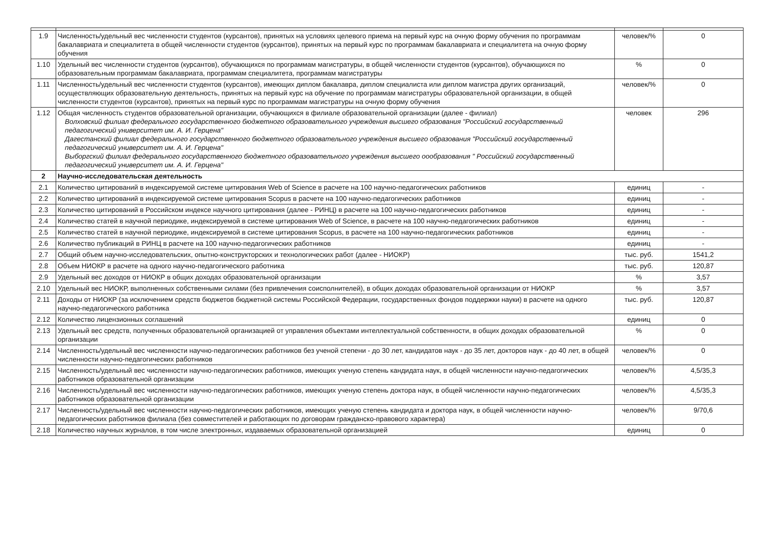| 1.9 | Численность/удельный вес численности студентов (курсантов), принятых на условиях целевого приема на первый курс на очную форму обучения по программам бакалавриата и специалитета в общей численности студентов (курсантов), принятых на первый курс по программам бакалавриата и специалитета на очную форму обучения | человек/% | 0 |
| 1.10 | Удельный вес численности студентов (курсантов), обучающихся по программам магистратуры, в общей численности студентов (курсантов), обучающихся по образовательным программам бакалавриата, программам специалитета, программам магистратуры | % | 0 |
| 1.11 | Численность/удельный вес численности студентов (курсантов), имеющих диплом бакалавра, диплом специалиста или диплом магистра других организаций, осуществляющих образовательную деятельность, принятых на первый курс на обучение по программам магистратуры образовательной организации, в общей численности студентов (курсантов), принятых на первый курс по программам магистратуры на очную форму обучения | человек/% | 0 |
| 1.12 | Общая численность студентов образовательной организации, обучающихся в филиале образовательной организации (далее - филиал) Волховский филиал федерального государственного бюджетного образовательного учреждения высшего образования "Российский государственный педагогический университет им. А. И. Герцена" Дагестанский филиал федерального государственного бюджетного образовательного учреждения высшего образования "Российский государственный педагогический университет им. А. И. Герцена" Выборгский филиал федерального государственного бюджетного образовательного учреждения высшего оообразования " Российский государственный педагогический университет им. А. И. Герцена" | человек | 296 |
| 2 | Научно-исследовательская деятельность | | |
| 2.1 | Количество цитирований в индексируемой системе цитирования Web of Science в расчете на 100 научно-педагогических работников | единиц | - |
| 2.2 | Количество цитирований в индексируемой системе цитирования Scopus в расчете на 100 научно-педагогических работников | единиц | - |
| 2.3 | Количество цитирований в Российском индексе научного цитирования (далее - РИНЦ) в расчете на 100 научно-педагогических работников | единиц | - |
| 2.4 | Количество статей в научной периодике, индексируемой в системе цитирования Web of Science, в расчете на 100 научно-педагогических работников | единиц | - |
| 2.5 | Количество статей в научной периодике, индексируемой в системе цитирования Scopus, в расчете на 100 научно-педагогических работников | единиц | - |
| 2.6 | Количество публикаций в РИНЦ в расчете на 100 научно-педагогических работников | единиц | - |
| 2.7 | Общий объем научно-исследовательских, опытно-конструкторских и технологических работ (далее - НИОКР) | тыс. руб. | 1541,2 |
| 2.8 | Объем НИОКР в расчете на одного научно-педагогического работника | тыс. руб. | 120,87 |
| 2.9 | Удельный вес доходов от НИОКР в общих доходах образовательной организации | % | 3,57 |
| 2.10 | Удельный вес НИОКР, выполненных собственными силами (без привлечения соисполнителей), в общих доходах образовательной организации от НИОКР | % | 3,57 |
| 2.11 | Доходы от НИОКР (за исключением средств бюджетов бюджетной системы Российской Федерации, государственных фондов поддержки науки) в расчете на одного научно-педагогического работника | тыс. руб. | 120,87 |
| 2.12 | Количество лицензионных соглашений | единиц | 0 |
| 2.13 | Удельный вес средств, полученных образовательной организацией от управления объектами интеллектуальной собственности, в общих доходах образовательной организации | % | 0 |
| 2.14 | Численность/удельный вес численности научно-педагогических работников без ученой степени - до 30 лет, кандидатов наук - до 35 лет, докторов наук - до 40 лет, в общей численности научно-педагогических работников | человек/% | 0 |
| 2.15 | Численность/удельный вес численности научно-педагогических работников, имеющих ученую степень кандидата наук, в общей численности научно-педагогических работников образовательной организации | человек/% | 4,5/35,3 |
| 2.16 | Численность/удельный вес численности научно-педагогических работников, имеющих ученую степень доктора наук, в общей численности научно-педагогических работников образовательной организации | человек/% | 4,5/35,3 |
| 2.17 | Численность/удельный вес численности научно-педагогических работников, имеющих ученую степень кандидата и доктора наук, в общей численности научно-педагогических работников филиала (без совместителей и работающих по договорам гражданско-правового характера) | человек/% | 9/70,6 |
| 2.18 | Количество научных журналов, в том числе электронных, издаваемых образовательной организацией | единиц | 0 |